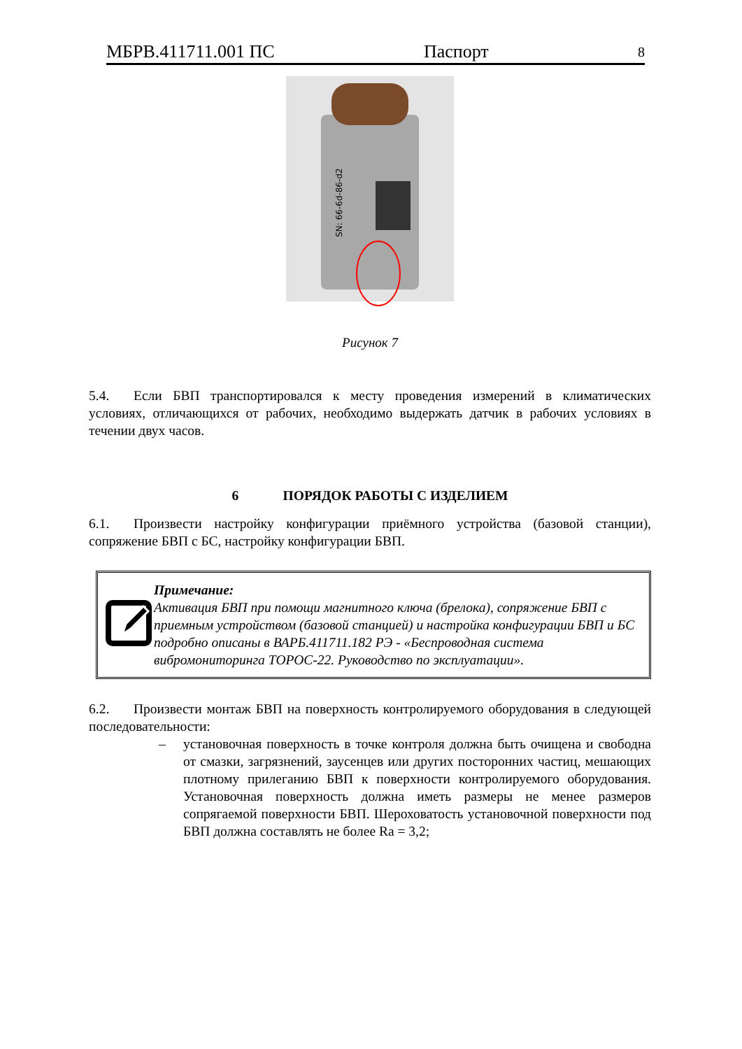МБРВ.411711.001 ПС Паспорт 8
SN: 66-6d-86-d2
Рисунок 7
5.4. Если БВП транспортировался к месту проведения измерений в климатических условиях, отличающихся от рабочих, необходимо выдержать датчик в рабочих условиях в течении двух часов.
6 ПОРЯДОК РАБОТЫ С ИЗДЕЛИЕМ
6.1. Произвести настройку конфигурации приёмного устройства (базовой станции), сопряжение БВП с БС, настройку конфигурации БВП.
Примечание:
Активация БВП при помощи магнитного ключа (брелока), сопряжение БВП с приемным устройством (базовой станцией) и настройка конфигурации БВП и БС подробно описаны в ВАРБ.411711.182 РЭ - «Беспроводная система вибромониторинга ТОРОС-22. Руководство по эксплуатации».
6.2. Произвести монтаж БВП на поверхность контролируемого оборудования в следующей последовательности:
– установочная поверхность в точке контроля должна быть очищена и свободна от смазки, загрязнений, заусенцев или других посторонних частиц, мешающих плотному прилеганию БВП к поверхности контролируемого оборудования. Установочная поверхность должна иметь размеры не менее размеров сопрягаемой поверхности БВП. Шероховатость установочной поверхности под БВП должна составлять не более Ra = 3,2;